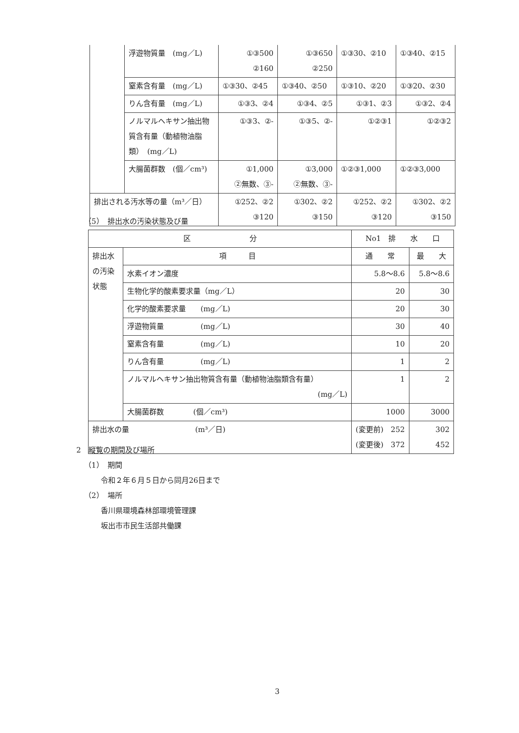| | 浮遊物質量 (mg／L) | ①③500 ②160 | ①③650 ②250 | ①③30、②10 | ①③40、②15 |
| | 窒素含有量 (mg／L) | ①③30、②45 | ①③40、②50 | ①③10、②20 | ①③20、②30 |
| | りん含有量 (mg／L) | ①③3、②4 | ①③4、②5 | ①③1、②3 | ①③2、②4 |
| | ノルマルヘキサン抽出物質含有量（動植物油脂類） (mg／L) | ①③3、②- | ①③5、②- | ①②③1 | ①②③2 |
| | 大腸菌群数 (個／cm³) | ①1,000 ②無数、③- | ①3,000 ②無数、③- | ①②③1,000 | ①②③3,000 |
| 排出される汚水等の量（m³／日） | | ①252、②2 ③120 | ①302、②2 ③150 | ①252、②2 ③120 | ①302、②2 ③150 |
（5）　排出水の汚染状態及び量
| 区 分 | | No1 排 水 口 | |
| --- | --- | --- | --- |
| 排出水の汚染状態 | 項 目 | 通 常 | 最 大 |
| | 水素イオン濃度 | 5.8～8.6 | 5.8～8.6 |
| | 生物化学的酸素要求量（mg／L） | 20 | 30 |
| | 化学的酸素要求量 (mg／L) | 20 | 30 |
| | 浮遊物質量 (mg／L) | 30 | 40 |
| | 窒素含有量 (mg／L) | 10 | 20 |
| | りん含有量 (mg／L) | 1 | 2 |
| | ノルマルヘキサン抽出物質含有量（動植物油脂類含有量） (mg／L) | 1 | 2 |
| | 大腸菌群数 (個／cm³) | 1000 | 3000 |
| 排出水の量 (m³／日) | | (変更前) 252 (変更後) 372 | 302 452 |
2　縦覧の期間及び場所
（1）　期間
令和２年６月５日から同月26日まで
（2）　場所
香川県環境森林部環境管理課
坂出市市民生活部共働課
3